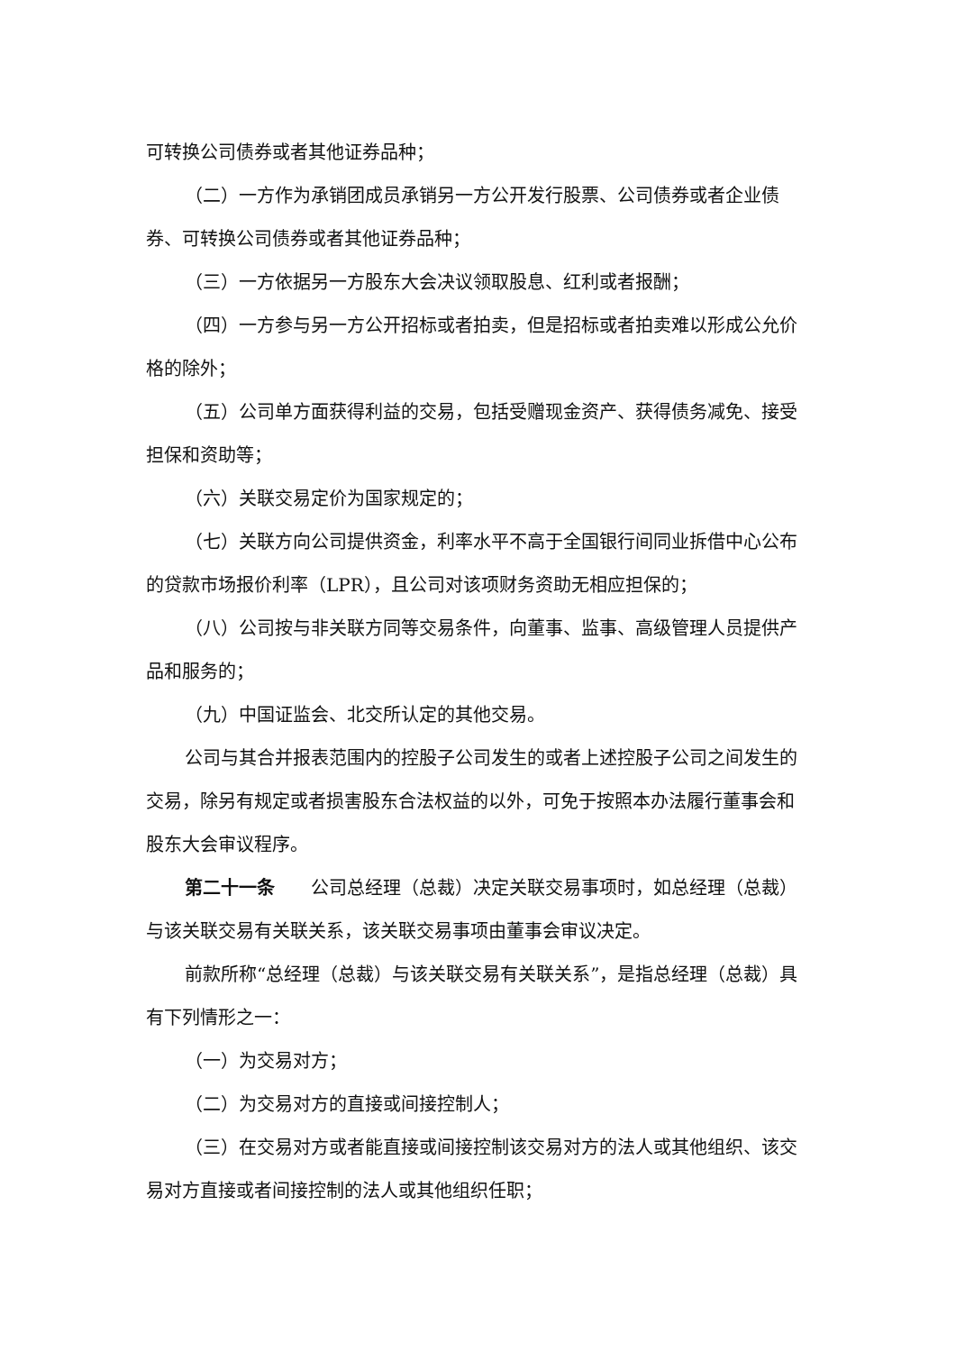可转换公司债券或者其他证券品种；
（二）一方作为承销团成员承销另一方公开发行股票、公司债券或者企业债券、可转换公司债券或者其他证券品种；
（三）一方依据另一方股东大会决议领取股息、红利或者报酬；
（四）一方参与另一方公开招标或者拍卖，但是招标或者拍卖难以形成公允价格的除外；
（五）公司单方面获得利益的交易，包括受赠现金资产、获得债务减免、接受担保和资助等；
（六）关联交易定价为国家规定的；
（七）关联方向公司提供资金，利率水平不高于全国银行间同业拆借中心公布的贷款市场报价利率（LPR），且公司对该项财务资助无相应担保的；
（八）公司按与非关联方同等交易条件，向董事、监事、高级管理人员提供产品和服务的；
（九）中国证监会、北交所认定的其他交易。
公司与其合并报表范围内的控股子公司发生的或者上述控股子公司之间发生的交易，除另有规定或者损害股东合法权益的以外，可免于按照本办法履行董事会和股东大会审议程序。
第二十一条　　公司总经理（总裁）决定关联交易事项时，如总经理（总裁）与该关联交易有关联关系，该关联交易事项由董事会审议决定。
前款所称“总经理（总裁）与该关联交易有关联关系”，是指总经理（总裁）具有下列情形之一：
（一）为交易对方；
（二）为交易对方的直接或间接控制人；
（三）在交易对方或者能直接或间接控制该交易对方的法人或其他组织、该交易对方直接或者间接控制的法人或其他组织任职；